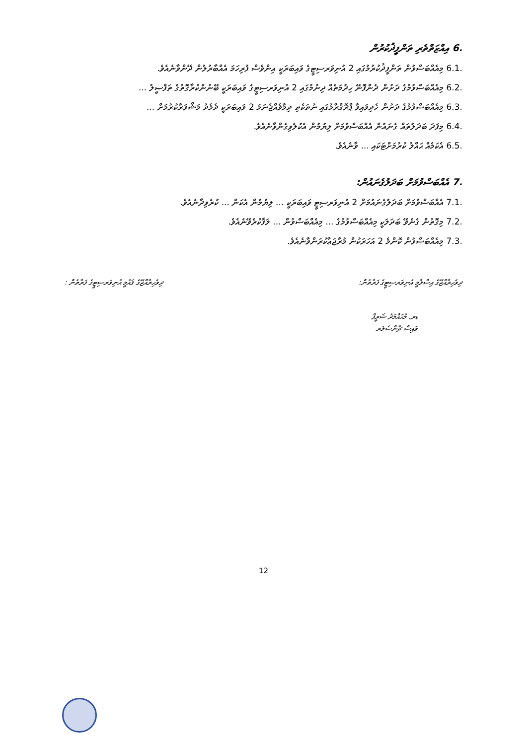.6 އިއްޒަތްތެރި ތަންފީޛުކުރުން
.6.1 މިއެއްބަސްވުން ތަންފީޛުކުރުމުގައި 2 އުނިވަރސިޓީގެ ވައިބަރަކީ އިންވެސް ފުރިހަމަ އެއްބާރުލުން ދޭންވާނެއެވެ.
.6.2 މިއެއްބަސްވުމުގެ ދަށުން ދެންފޮނޭ ހިދުމަތެއް ދިނުމުގައި 2 އުނިވަރސިޓީގެ ވައިބަރަކީ ބޭނުންކުރާގޮތުގެ ތަފްޞީލު ...
.6.3 މިއެއްބަސްވުމުގެ ދަށުން ހެދިވައިވާ ޕްރޮގްރާމުގައި ނުތަކެތި ދިމާވެއްޖެނަމަ 2 ވައިބަރަކީ ދެމެދު މަޝްވަރާކުރުމަށް ...
.6.4 މިފަދަ ބަދަލުތައް ގެނައުން އެއްބަސްވުމަށް ލިޔުމުން އެކުލެވިގެންވާނެއެވެ.
.6.5 އެކަމެއް ޙައްލު ކުރުމަށްޓަކައި ... ވާނެއެވެ.
.7 އެއްބަސްވުމަށް ބަދަލުގެނައުން:
.7.1 އެއްބަސްވުމަށް ބަދަލުގެނައުމަށް 2 އުނިވަރސިޓީ ވައިބަރަކީ ... ލިޔުމުން އެކަން ... ކުރެވިދާނެއެވެ.
.7.2 މިގޮތުން ގެނެވޭ ބަދަލަކީ މިއެއްބަސްވުމުގެ ... މިއެއްބަސްވުން ... ލަފާކުރެވޭނެއެވެ.
.7.3 މިއެއްބަސްވުން ކޮންމެ 2 އަހަރަކުން މުރާޖަޢާކުރަންވާނެއެވެ.
ދިވެހިރާއްޖޭގެ އިސްލާމީ އުނިވަރސިޓީގެ ފަރާތުން: ދިވެހިރާއްޖޭގެ ޤައުމީ އުނިވަރސިޓީގެ ފަރާތުން :
ޑރ. މުޙައްމަދު ޝަރީފް
ވައިސް ޗާންސެލަރ
12